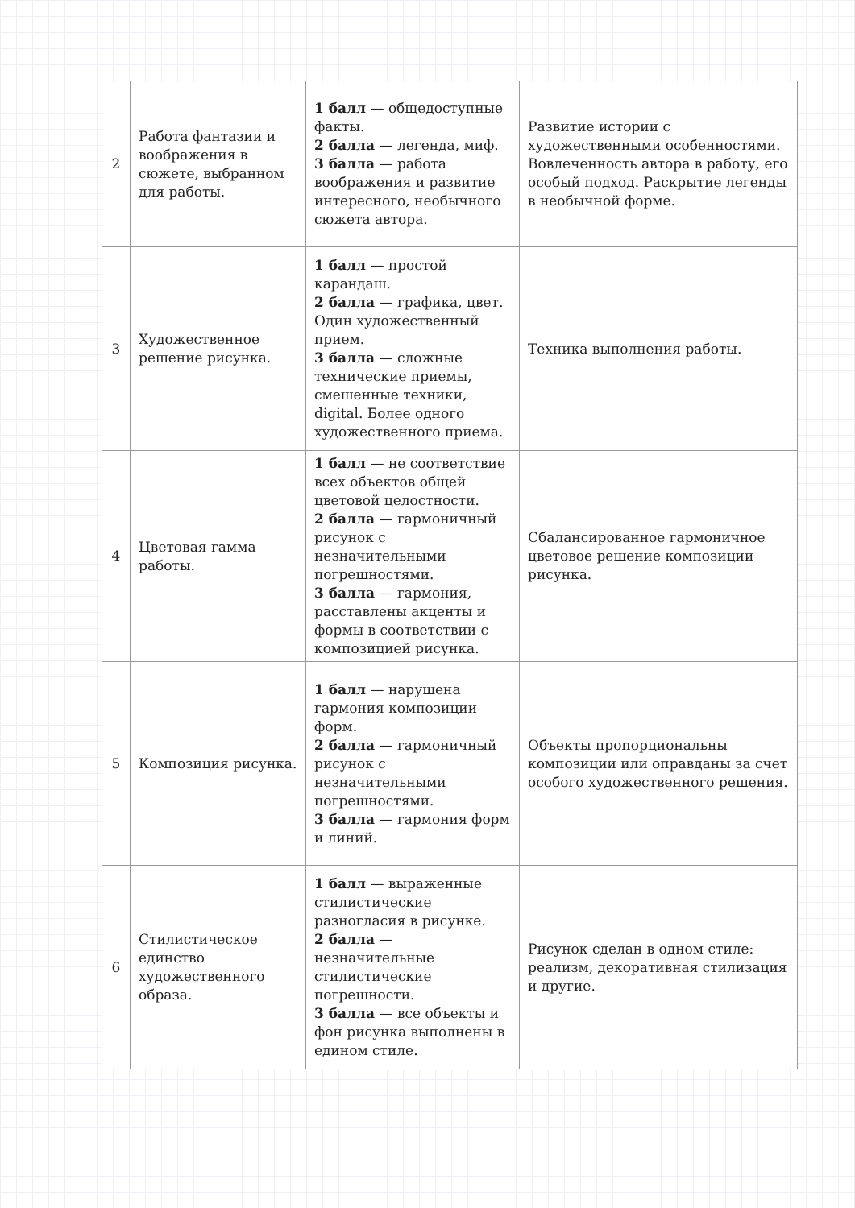| 2 | Работа фантазии и воображения в сюжете, выбранном для работы. | 1 балл — общедоступные факты. 2 балла — легенда, миф. 3 балла — работа воображения и развитие интересного, необычного сюжета автора. | Развитие истории с художественными особенностями. Вовлеченность автора в работу, его особый подход. Раскрытие легенды в необычной форме. |
| 3 | Художественное решение рисунка. | 1 балл — простой карандаш. 2 балла — графика, цвет. Один художественный прием. 3 балла — сложные технические приемы, смешенные техники, digital. Более одного художественного приема. | Техника выполнения работы. |
| 4 | Цветовая гамма работы. | 1 балл — не соответствие всех объектов общей цветовой целостности. 2 балла — гармоничный рисунок с незначительными погрешностями. 3 балла — гармония, расставлены акценты и формы в соответствии с композицией рисунка. | Сбалансированное гармоничное цветовое решение композиции рисунка. |
| 5 | Композиция рисунка. | 1 балл — нарушена гармония композиции форм. 2 балла — гармоничный рисунок с незначительными погрешностями. 3 балла — гармония форм и линий. | Объекты пропорциональны композиции или оправданы за счет особого художественного решения. |
| 6 | Стилистическое единство художественного образа. | 1 балл — выраженные стилистические разногласия в рисунке. 2 балла — незначительные стилистические погрешности. 3 балла — все объекты и фон рисунка выполнены в едином стиле. | Рисунок сделан в одном стиле: реализм, декоративная стилизация и другие. |